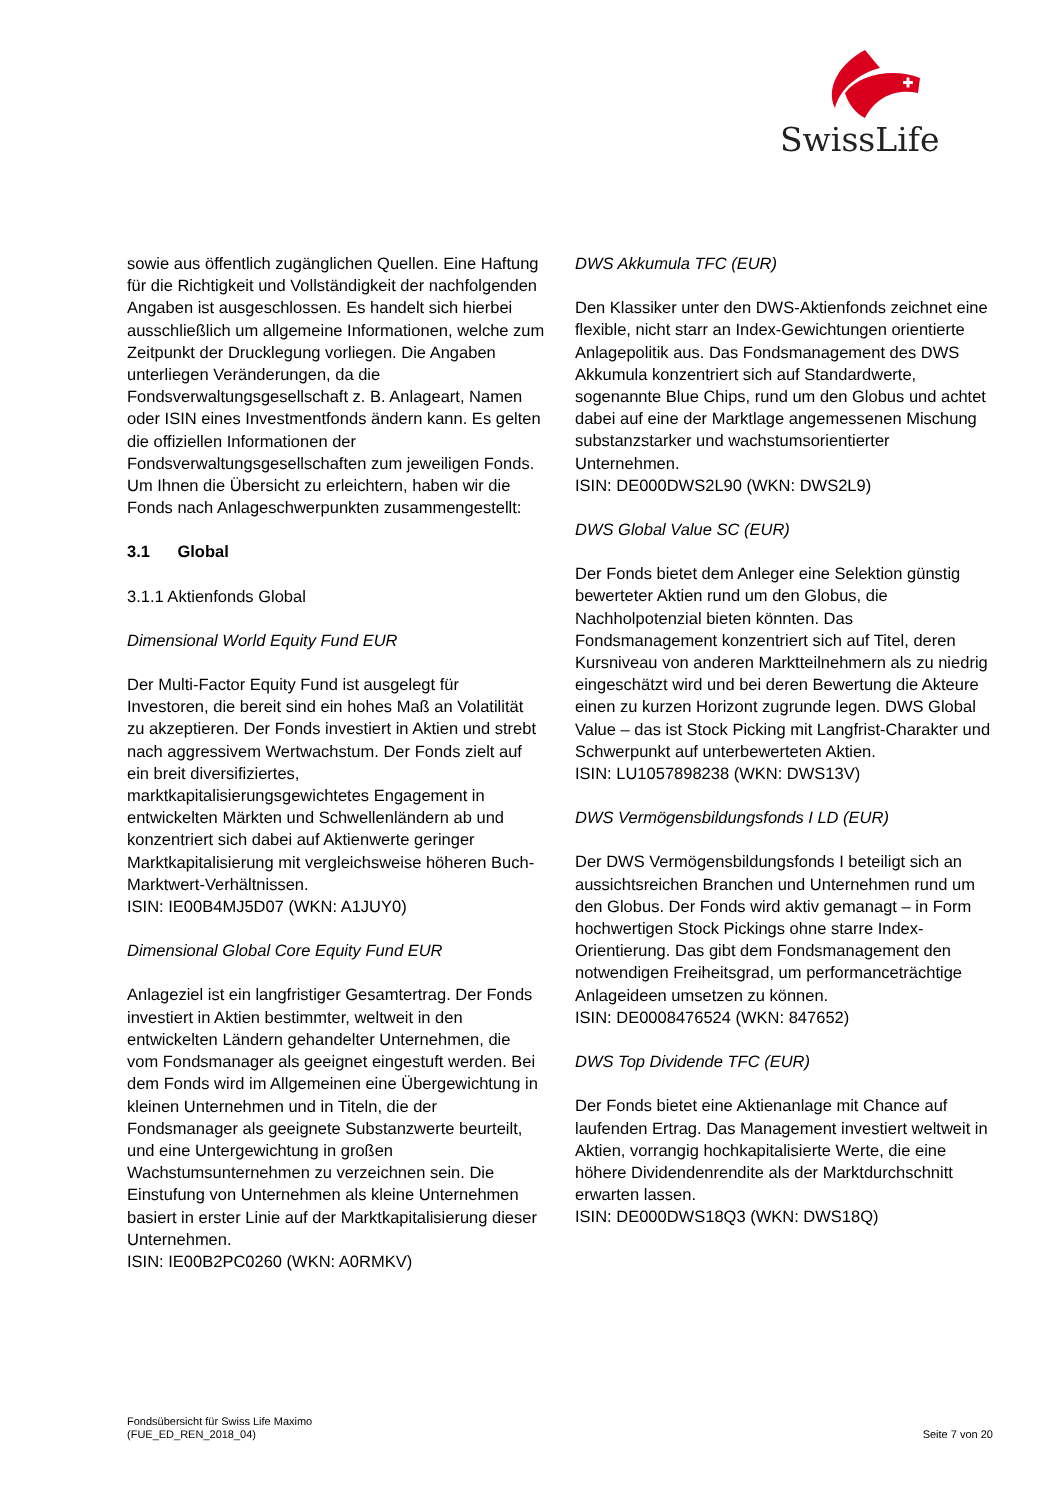SwissLife
sowie aus öffentlich zugänglichen Quellen. Eine Haftung für die Richtigkeit und Vollständigkeit der nachfolgenden Angaben ist ausgeschlossen. Es handelt sich hierbei ausschließlich um allgemeine Informationen, welche zum Zeitpunkt der Drucklegung vorliegen. Die Angaben unterliegen Veränderungen, da die Fondsverwaltungsgesellschaft z. B. Anlageart, Namen oder ISIN eines Investmentfonds ändern kann. Es gelten die offiziellen Informationen der Fondsverwaltungsgesellschaften zum jeweiligen Fonds.
Um Ihnen die Übersicht zu erleichtern, haben wir die Fonds nach Anlageschwerpunkten zusammengestellt:
3.1 Global
3.1.1 Aktienfonds Global
Dimensional World Equity Fund EUR
Der Multi-Factor Equity Fund ist ausgelegt für Investoren, die bereit sind ein hohes Maß an Volatilität zu akzeptieren. Der Fonds investiert in Aktien und strebt nach aggressivem Wertwachstum. Der Fonds zielt auf ein breit diversifiziertes, marktkapitalisierungsgewichtetes Engagement in entwickelten Märkten und Schwellenländern ab und konzentriert sich dabei auf Aktienwerte geringer Marktkapitalisierung mit vergleichsweise höheren Buch-Marktwert-Verhältnissen.
ISIN: IE00B4MJ5D07 (WKN: A1JUY0)
Dimensional Global Core Equity Fund EUR
Anlageziel ist ein langfristiger Gesamtertrag. Der Fonds investiert in Aktien bestimmter, weltweit in den entwickelten Ländern gehandelter Unternehmen, die vom Fondsmanager als geeignet eingestuft werden. Bei dem Fonds wird im Allgemeinen eine Übergewichtung in kleinen Unternehmen und in Titeln, die der Fondsmanager als geeignete Substanzwerte beurteilt, und eine Untergewichtung in großen Wachstumsunternehmen zu verzeichnen sein. Die Einstufung von Unternehmen als kleine Unternehmen basiert in erster Linie auf der Marktkapitalisierung dieser Unternehmen.
ISIN: IE00B2PC0260 (WKN: A0RMKV)
DWS Akkumula TFC (EUR)
Den Klassiker unter den DWS-Aktienfonds zeichnet eine flexible, nicht starr an Index-Gewichtungen orientierte Anlagepolitik aus. Das Fondsmanagement des DWS Akkumula konzentriert sich auf Standardwerte, sogenannte Blue Chips, rund um den Globus und achtet dabei auf eine der Marktlage angemessenen Mischung substanzstarker und wachstumsorientierter Unternehmen.
ISIN: DE000DWS2L90 (WKN: DWS2L9)
DWS Global Value SC (EUR)
Der Fonds bietet dem Anleger eine Selektion günstig bewerteter Aktien rund um den Globus, die Nachholpotenzial bieten könnten. Das Fondsmanagement konzentriert sich auf Titel, deren Kursniveau von anderen Marktteilnehmern als zu niedrig eingeschätzt wird und bei deren Bewertung die Akteure einen zu kurzen Horizont zugrunde legen. DWS Global Value – das ist Stock Picking mit Langfrist-Charakter und Schwerpunkt auf unterbewerteten Aktien.
ISIN: LU1057898238 (WKN: DWS13V)
DWS Vermögensbildungsfonds I LD (EUR)
Der DWS Vermögensbildungsfonds I beteiligt sich an aussichtsreichen Branchen und Unternehmen rund um den Globus. Der Fonds wird aktiv gemanagt – in Form hochwertigen Stock Pickings ohne starre Index-Orientierung. Das gibt dem Fondsmanagement den notwendigen Freiheitsgrad, um performanceträchtige Anlageideen umsetzen zu können.
ISIN: DE0008476524 (WKN: 847652)
DWS Top Dividende TFC (EUR)
Der Fonds bietet eine Aktienanlage mit Chance auf laufenden Ertrag. Das Management investiert weltweit in Aktien, vorrangig hochkapitalisierte Werte, die eine höhere Dividendenrendite als der Marktdurchschnitt erwarten lassen.
ISIN: DE000DWS18Q3 (WKN: DWS18Q)
Fondsübersicht für Swiss Life Maximo
(FUE_ED_REN_2018_04)
Seite 7 von 20